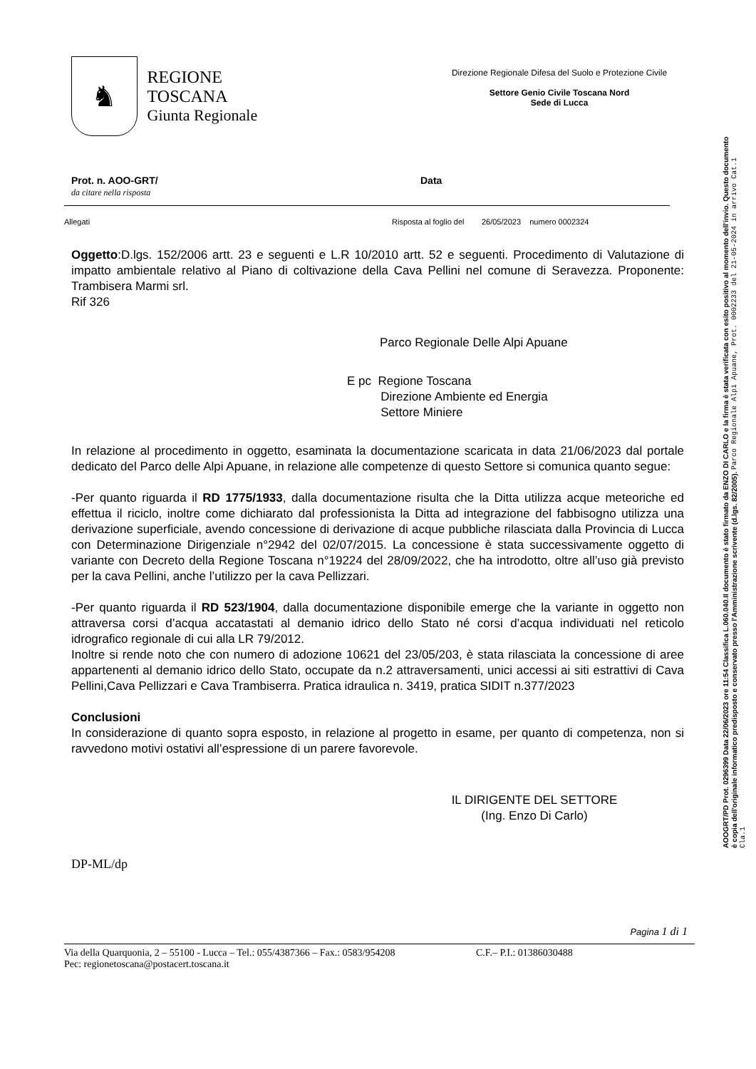♞
REGIONE TOSCANA
Giunta Regionale
Direzione Regionale Difesa del Suolo e Protezione Civile
Settore Genio Civile Toscana Nord
Sede di Lucca
Prot. n. AOO-GRT/
da citare nella risposta
Data
Allegati Risposta al foglio del 26/05/2023 numero 0002324
Oggetto:D.lgs. 152/2006 artt. 23 e seguenti e L.R 10/2010 artt. 52 e seguenti. Procedimento di Valutazione di impatto ambientale relativo al Piano di coltivazione della Cava Pellini nel comune di Seravezza. Proponente: Trambisera Marmi srl.
Rif 326
Parco Regionale Delle Alpi Apuane
E pc Regione Toscana
Direzione Ambiente ed Energia
Settore Miniere
In relazione al procedimento in oggetto, esaminata la documentazione scaricata in data 21/06/2023 dal portale dedicato del Parco delle Alpi Apuane, in relazione alle competenze di questo Settore si comunica quanto segue:
-Per quanto riguarda il RD 1775/1933, dalla documentazione risulta che la Ditta utilizza acque meteoriche ed effettua il riciclo, inoltre come dichiarato dal professionista la Ditta ad integrazione del fabbisogno utilizza una derivazione superficiale, avendo concessione di derivazione di acque pubbliche rilasciata dalla Provincia di Lucca con Determinazione Dirigenziale n°2942 del 02/07/2015. La concessione è stata successivamente oggetto di variante con Decreto della Regione Toscana n°19224 del 28/09/2022, che ha introdotto, oltre all’uso già previsto per la cava Pellini, anche l’utilizzo per la cava Pellizzari.
-Per quanto riguarda il RD 523/1904, dalla documentazione disponibile emerge che la variante in oggetto non attraversa corsi d’acqua accatastati al demanio idrico dello Stato né corsi d’acqua individuati nel reticolo idrografico regionale di cui alla LR 79/2012.
Inoltre si rende noto che con numero di adozione 10621 del 23/05/203, è stata rilasciata la concessione di aree appartenenti al demanio idrico dello Stato, occupate da n.2 attraversamenti, unici accessi ai siti estrattivi di Cava Pellini,Cava Pellizzari e Cava Trambiserra. Pratica idraulica n. 3419, pratica SIDIT n.377/2023
Conclusioni
In considerazione di quanto sopra esposto, in relazione al progetto in esame, per quanto di competenza, non si ravvedono motivi ostativi all’espressione di un parere favorevole.
IL DIRIGENTE DEL SETTORE
(Ing. Enzo Di Carlo)
DP-ML/dp
Pagina 1 di 1
Via della Quarquonia, 2 – 55100 - Lucca – Tel.: 055/4387366 – Fax.: 0583/954208 C.F.– P.I.: 01386030488
Pec: regionetoscana@postacert.toscana.it
AOOGRT/PD Prot. 0296399 Data 22/06/2023 ore 11:54 Classifica L.060.040.Il documento è stato firmato da ENZO DI CARLO e la firma è stata verificata con esito positivo al momento dell'invio. Questo documento è copia dell'originale informatico predisposto e conservato presso l'Amministrazione scrivente (d.lgs. 82/2005). Parco Regionale Alpi Apuane, Prot. 0002233 del 21-05-2024 in arrivo Cat.1 Cla.1